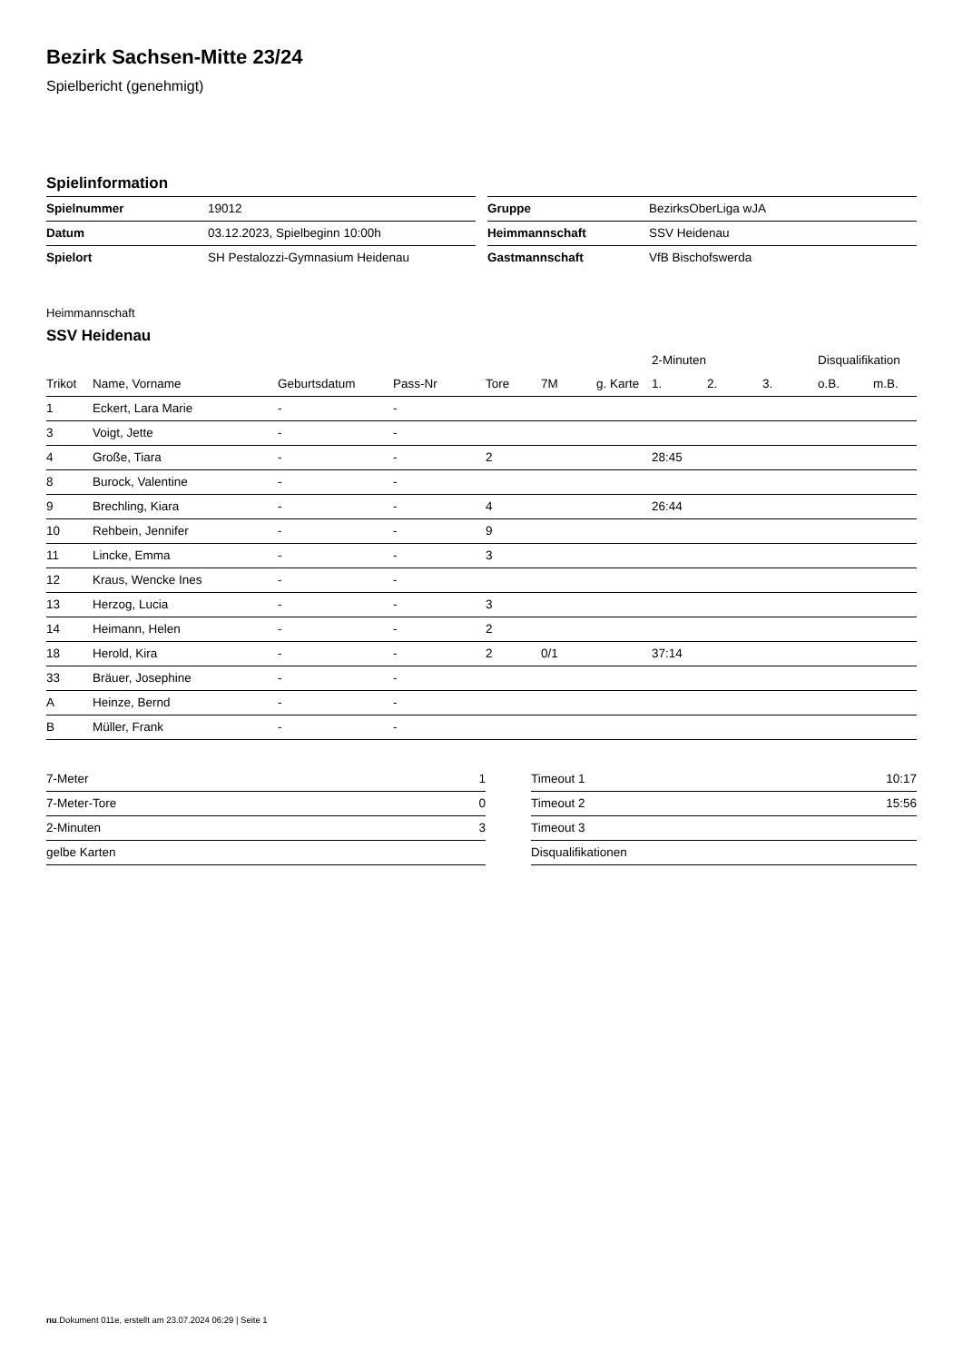Bezirk Sachsen-Mitte 23/24
Spielbericht (genehmigt)
Spielinformation
| Spielnummer | 19012 |
| Datum | 03.12.2023, Spielbeginn 10:00h |
| Spielort | SH Pestalozzi-Gymnasium Heidenau |
| Gruppe | BezirksOberLiga wJA |
| Heimmannschaft | SSV Heidenau |
| Gastmannschaft | VfB Bischofswerda |
Heimmannschaft
SSV Heidenau
| | | | | | | | 2-Minuten | | | Disqualifikation | |
| --- | --- | --- | --- | --- | --- | --- | --- | --- | --- | --- | --- |
| Trikot | Name, Vorname | Geburtsdatum | Pass-Nr | Tore | 7M | g. Karte | 1. | 2. | 3. | o.B. | m.B. |
| 1 | Eckert, Lara Marie | - | - | | | | | | | | |
| 3 | Voigt, Jette | - | - | | | | | | | | |
| 4 | Große, Tiara | - | - | 2 | | | 28:45 | | | | |
| 8 | Burock, Valentine | - | - | | | | | | | | |
| 9 | Brechling, Kiara | - | - | 4 | | | 26:44 | | | | |
| 10 | Rehbein, Jennifer | - | - | 9 | | | | | | | |
| 11 | Lincke, Emma | - | - | 3 | | | | | | | |
| 12 | Kraus, Wencke Ines | - | - | | | | | | | | |
| 13 | Herzog, Lucia | - | - | 3 | | | | | | | |
| 14 | Heimann, Helen | - | - | 2 | | | | | | | |
| 18 | Herold, Kira | - | - | 2 | 0/1 | | 37:14 | | | | |
| 33 | Bräuer, Josephine | - | - | | | | | | | | |
| A | Heinze, Bernd | - | - | | | | | | | | |
| B | Müller, Frank | - | - | | | | | | | | |
| 7-Meter | 1 |
| 7-Meter-Tore | 0 |
| 2-Minuten | 3 |
| gelbe Karten | |
| Timeout 1 | 10:17 |
| Timeout 2 | 15:56 |
| Timeout 3 | |
| Disqualifikationen | |
nu.Dokument 011e, erstellt am 23.07.2024 06:29 | Seite 1